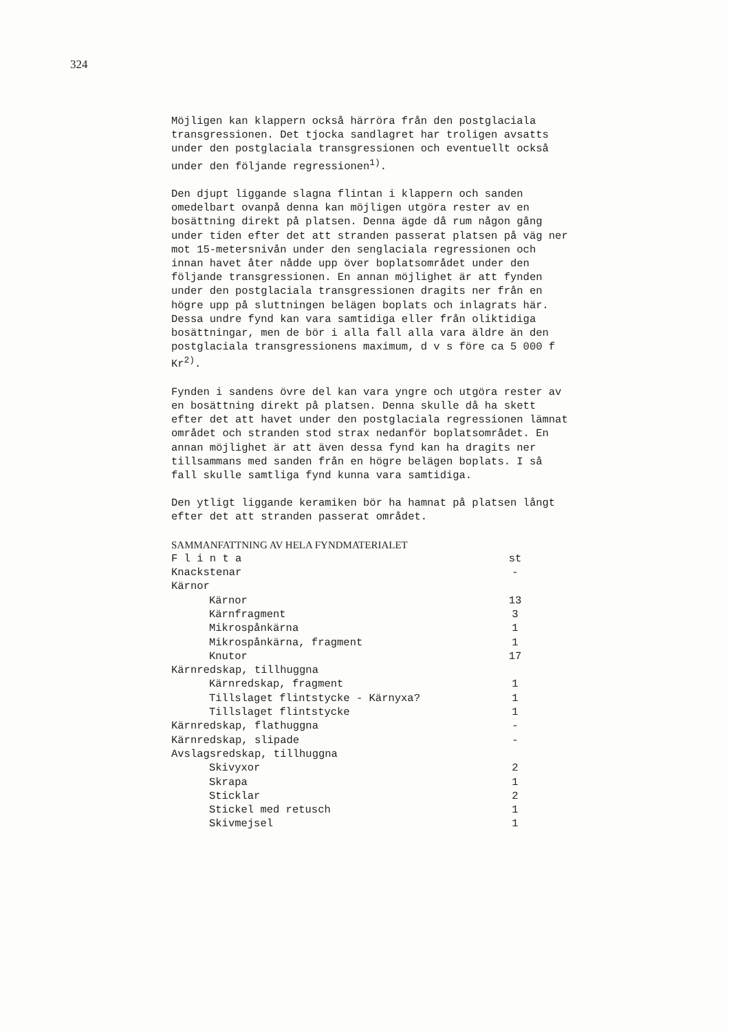324
Möjligen kan klappern också härröra från den postglaciala transgressionen. Det tjocka sandlagret har troligen avsatts under den postglaciala transgressionen och eventuellt också under den följande regressionen<sup>1)</sup>.
Den djupt liggande slagna flintan i klappern och sanden omedelbart ovanpå denna kan möjligen utgöra rester av en bosättning direkt på platsen. Denna ägde då rum någon gång under tiden efter det att stranden passerat platsen på väg ner mot 15-metersnivån under den senglaciala regressionen och innan havet åter nådde upp över boplatsområdet under den följande transgressionen. En annan möjlighet är att fynden under den postglaciala transgressionen dragits ner från en högre upp på sluttningen belägen boplats och inlagrats här. Dessa undre fynd kan vara samtidiga eller från oliktidiga bosättningar, men de bör i alla fall alla vara äldre än den postglaciala transgressionens maximum, d v s före ca 5 000 f Kr<sup>2)</sup>.
Fynden i sandens övre del kan vara yngre och utgöra rester av en bosättning direkt på platsen. Denna skulle då ha skett efter det att havet under den postglaciala regressionen lämnat området och stranden stod strax nedanför boplatsområdet. En annan möjlighet är att även dessa fynd kan ha dragits ner tillsammans med sanden från en högre belägen boplats. I så fall skulle samtliga fynd kunna vara samtidiga.
Den ytligt liggande keramiken bör ha hamnat på platsen långt efter det att stranden passerat området.
SAMMANFATTNING AV HELA FYNDMATERIALET
| F l i n t a | st |
| Knackstenar | - |
| Kärnor | |
| Kärnor | 13 |
| Kärnfragment | 3 |
| Mikrospånkärna | 1 |
| Mikrospånkärna, fragment | 1 |
| Knutor | 17 |
| Kärnredskap, tillhuggna | |
| Kärnredskap, fragment | 1 |
| Tillslaget flintstycke - Kärnyxa? | 1 |
| Tillslaget flintstycke | 1 |
| Kärnredskap, flathuggna | - |
| Kärnredskap, slipade | - |
| Avslagsredskap, tillhuggna | |
| Skivyxor | 2 |
| Skrapa | 1 |
| Sticklar | 2 |
| Stickel med retusch | 1 |
| Skivmejsel | 1 |